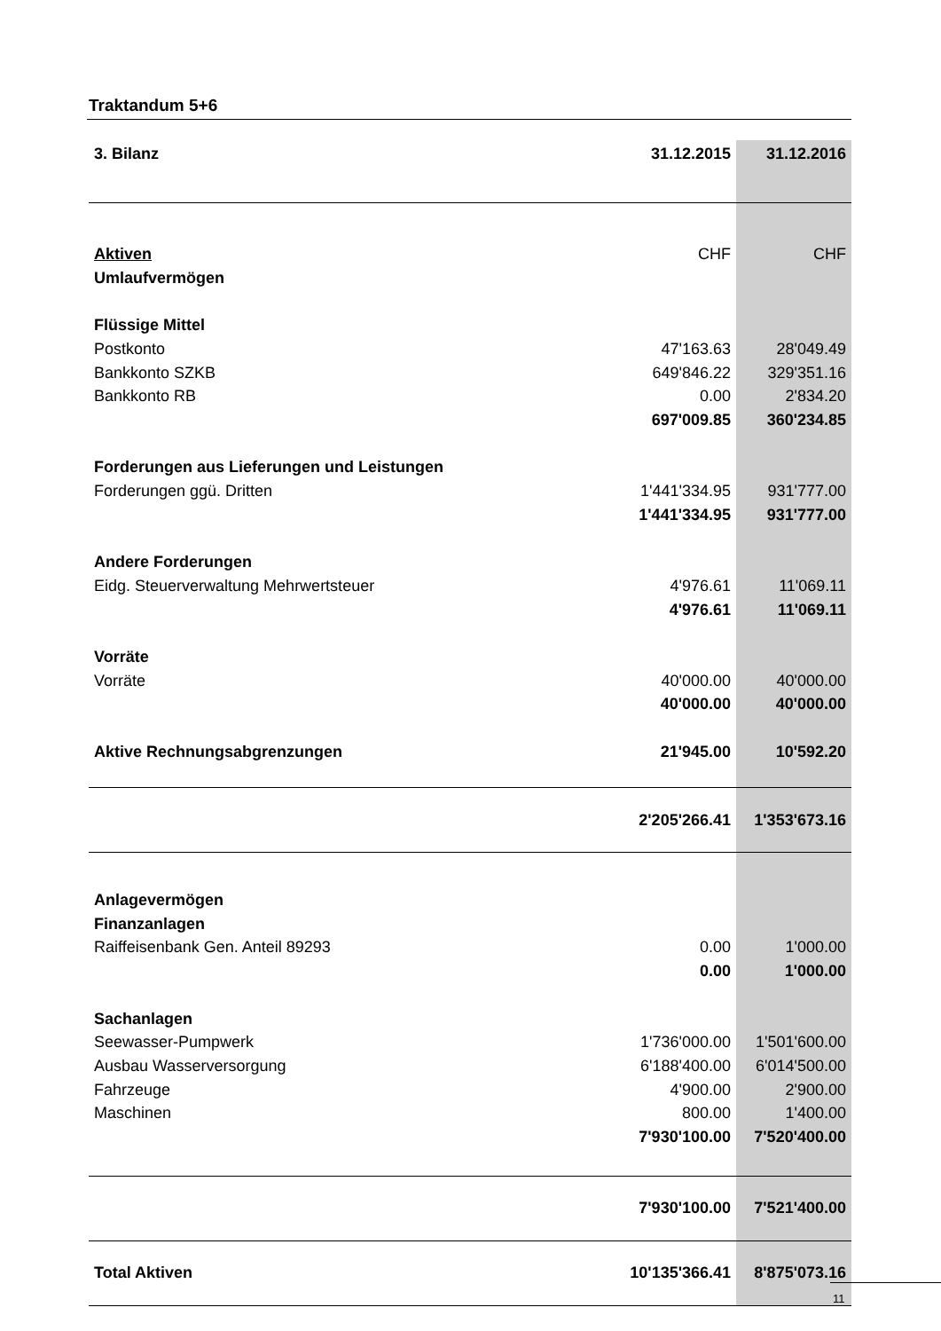Traktandum 5+6
| 3. Bilanz | 31.12.2015 | 31.12.2016 |
| Aktiven | CHF | CHF |
| Umlaufvermögen | | |
| Flüssige Mittel | | |
| Postkonto | 47'163.63 | 28'049.49 |
| Bankkonto SZKB | 649'846.22 | 329'351.16 |
| Bankkonto RB | 0.00 | 2'834.20 |
| | 697'009.85 | 360'234.85 |
| Forderungen aus Lieferungen und Leistungen | | |
| Forderungen ggü. Dritten | 1'441'334.95 | 931'777.00 |
| | 1'441'334.95 | 931'777.00 |
| Andere Forderungen | | |
| Eidg. Steuerverwaltung Mehrwertsteuer | 4'976.61 | 11'069.11 |
| | 4'976.61 | 11'069.11 |
| Vorräte | | |
| Vorräte | 40'000.00 | 40'000.00 |
| | 40'000.00 | 40'000.00 |
| Aktive Rechnungsabgrenzungen | 21'945.00 | 10'592.20 |
| | 2'205'266.41 | 1'353'673.16 |
| Anlagevermögen | | |
| Finanzanlagen | | |
| Raiffeisenbank Gen. Anteil 89293 | 0.00 | 1'000.00 |
| | 0.00 | 1'000.00 |
| Sachanlagen | | |
| Seewasser-Pumpwerk | 1'736'000.00 | 1'501'600.00 |
| Ausbau Wasserversorgung | 6'188'400.00 | 6'014'500.00 |
| Fahrzeuge | 4'900.00 | 2'900.00 |
| Maschinen | 800.00 | 1'400.00 |
| | 7'930'100.00 | 7'520'400.00 |
| | 7'930'100.00 | 7'521'400.00 |
| Total Aktiven | 10'135'366.41 | 8'875'073.16 |
11